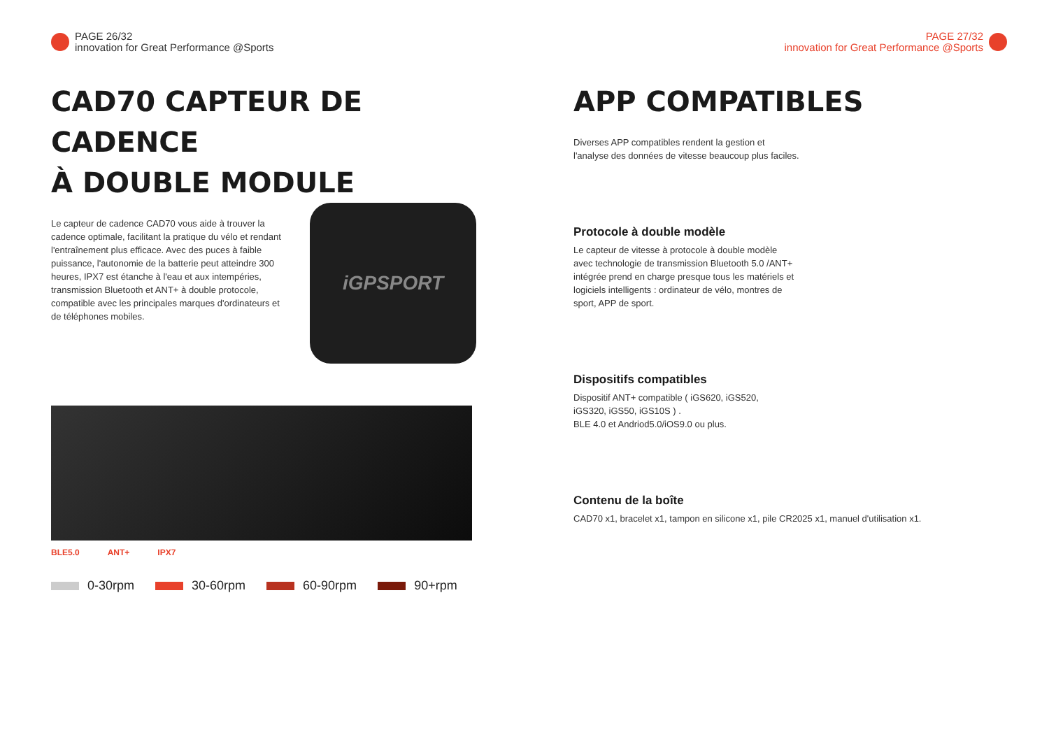PAGE 26/32
innovation for Great Performance @Sports
CAD70 CAPTEUR DE CADENCE
À DOUBLE MODULE
Le capteur de cadence CAD70 vous aide à trouver la cadence optimale, facilitant la pratique du vélo et rendant l'entraînement plus efficace. Avec des puces à faible puissance, l'autonomie de la batterie peut atteindre 300 heures, IPX7 est étanche à l'eau et aux intempéries, transmission Bluetooth et ANT+ à double protocole, compatible avec les principales marques d'ordinateurs et de téléphones mobiles.
iGPSPORT
BLE5.0 ANT+ IPX7
0-30rpm 30-60rpm 60-90rpm 90+rpm
PAGE 27/32
innovation for Great Performance @Sports
APP COMPATIBLES
Diverses APP compatibles rendent la gestion et
l'analyse des données de vitesse beaucoup plus faciles.
Protocole à double modèle
Le capteur de vitesse à protocole à double modèle avec technologie de transmission Bluetooth 5.0 /ANT+ intégrée prend en charge presque tous les matériels et logiciels intelligents : ordinateur de vélo, montres de sport, APP de sport.
Dispositifs compatibles
Dispositif ANT+ compatible ( iGS620, iGS520,
iGS320, iGS50, iGS10S ) .
BLE 4.0 et Andriod5.0/iOS9.0 ou plus.
Contenu de la boîte
CAD70 x1, bracelet x1, tampon en silicone x1, pile CR2025 x1, manuel d'utilisation x1.